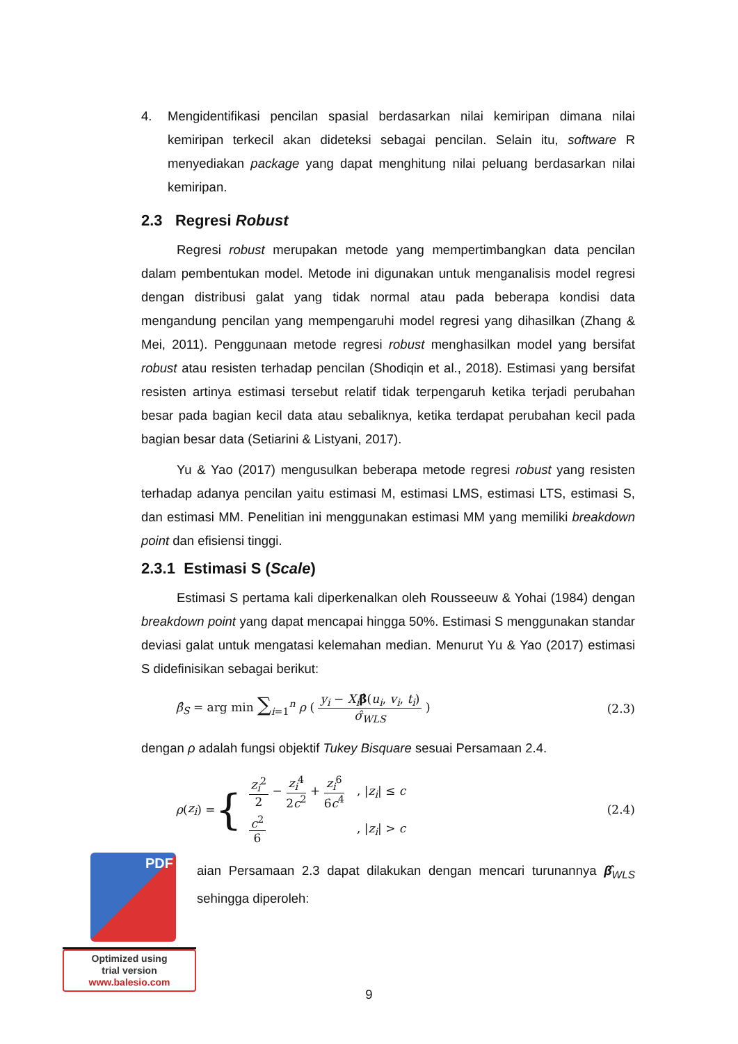4. Mengidentifikasi pencilan spasial berdasarkan nilai kemiripan dimana nilai kemiripan terkecil akan dideteksi sebagai pencilan. Selain itu, software R menyediakan package yang dapat menghitung nilai peluang berdasarkan nilai kemiripan.
2.3 Regresi Robust
Regresi robust merupakan metode yang mempertimbangkan data pencilan dalam pembentukan model. Metode ini digunakan untuk menganalisis model regresi dengan distribusi galat yang tidak normal atau pada beberapa kondisi data mengandung pencilan yang mempengaruhi model regresi yang dihasilkan (Zhang & Mei, 2011). Penggunaan metode regresi robust menghasilkan model yang bersifat robust atau resisten terhadap pencilan (Shodiqin et al., 2018). Estimasi yang bersifat resisten artinya estimasi tersebut relatif tidak terpengaruh ketika terjadi perubahan besar pada bagian kecil data atau sebaliknya, ketika terdapat perubahan kecil pada bagian besar data (Setiarini & Listyani, 2017).
Yu & Yao (2017) mengusulkan beberapa metode regresi robust yang resisten terhadap adanya pencilan yaitu estimasi M, estimasi LMS, estimasi LTS, estimasi S, dan estimasi MM. Penelitian ini menggunakan estimasi MM yang memiliki breakdown point dan efisiensi tinggi.
2.3.1 Estimasi S (Scale)
Estimasi S pertama kali diperkenalkan oleh Rousseeuw & Yohai (1984) dengan breakdown point yang dapat mencapai hingga 50%. Estimasi S menggunakan standar deviasi galat untuk mengatasi kelemahan median. Menurut Yu & Yao (2017) estimasi S didefinisikan sebagai berikut:
β̂<sub>S</sub> = arg min ∑<sub>i=1</sub><sup>n</sup> ρ ( y<sub>i</sub> − X<sub>i</sub> β̂(u<sub>i</sub>, v<sub>i</sub>, t<sub>i</sub>) σ̂<sub>WLS</sub> )
(2.3)
dengan ρ adalah fungsi objektif Tukey Bisquare sesuai Persamaan 2.4.
ρ (z<sub>i</sub>) = {
| z<sub>i</sub><sup>2</sup> 2 − z<sub>i</sub><sup>4</sup> 2 c<sup>2</sup> + z<sub>i</sub><sup>6</sup> 6 c<sup>4</sup> | , / z<sub>i</sub> / ≤ c |
| c<sup>2</sup> 6 | , / z<sub>i</sub> / > c |
(2.4)
aian Persamaan 2.3 dapat dilakukan dengan mencari turunannya β̂<sub>WLS</sub> sehingga diperoleh:
PDF
Optimized using
trial version
www.balesio.com
9